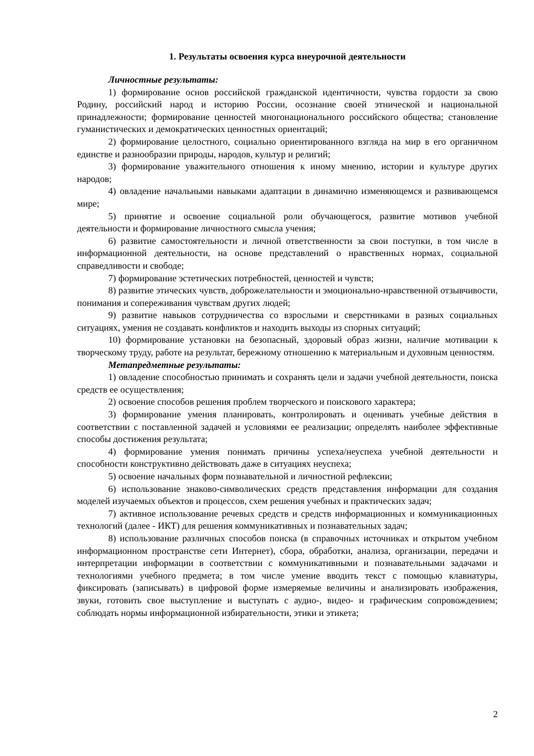1. Результаты освоения курса внеурочной деятельности
Личностные результаты:
1) формирование основ российской гражданской идентичности, чувства гордости за свою Родину, российский народ и историю России, осознание своей этнической и национальной принадлежности; формирование ценностей многонационального российского общества; становление гуманистических и демократических ценностных ориентаций;
2) формирование целостного, социально ориентированного взгляда на мир в его органичном единстве и разнообразии природы, народов, культур и религий;
3) формирование уважительного отношения к иному мнению, истории и культуре других народов;
4) овладение начальными навыками адаптации в динамично изменяющемся и развивающемся мире;
5) принятие и освоение социальной роли обучающегося, развитие мотивов учебной деятельности и формирование личностного смысла учения;
6) развитие самостоятельности и личной ответственности за свои поступки, в том числе в информационной деятельности, на основе представлений о нравственных нормах, социальной справедливости и свободе;
7) формирование эстетических потребностей, ценностей и чувств;
8) развитие этических чувств, доброжелательности и эмоционально-нравственной отзывчивости, понимания и сопереживания чувствам других людей;
9) развитие навыков сотрудничества со взрослыми и сверстниками в разных социальных ситуациях, умения не создавать конфликтов и находить выходы из спорных ситуаций;
10) формирование установки на безопасный, здоровый образ жизни, наличие мотивации к творческому труду, работе на результат, бережному отношению к материальным и духовным ценностям.
Метапредметные результаты:
1) овладение способностью принимать и сохранять цели и задачи учебной деятельности, поиска средств ее осуществления;
2) освоение способов решения проблем творческого и поискового характера;
3) формирование умения планировать, контролировать и оценивать учебные действия в соответствии с поставленной задачей и условиями ее реализации; определять наиболее эффективные способы достижения результата;
4) формирование умения понимать причины успеха/неуспеха учебной деятельности и способности конструктивно действовать даже в ситуациях неуспеха;
5) освоение начальных форм познавательной и личностной рефлексии;
6) использование знаково-символических средств представления информации для создания моделей изучаемых объектов и процессов, схем решения учебных и практических задач;
7) активное использование речевых средств и средств информационных и коммуникационных технологий (далее - ИКТ) для решения коммуникативных и познавательных задач;
8) использование различных способов поиска (в справочных источниках и открытом учебном информационном пространстве сети Интернет), сбора, обработки, анализа, организации, передачи и интерпретации информации в соответствии с коммуникативными и познавательными задачами и технологиями учебного предмета; в том числе умение вводить текст с помощью клавиатуры, фиксировать (записывать) в цифровой форме измеряемые величины и анализировать изображения, звуки, готовить свое выступление и выступать с аудио-, видео- и графическим сопровождением; соблюдать нормы информационной избирательности, этики и этикета;
2